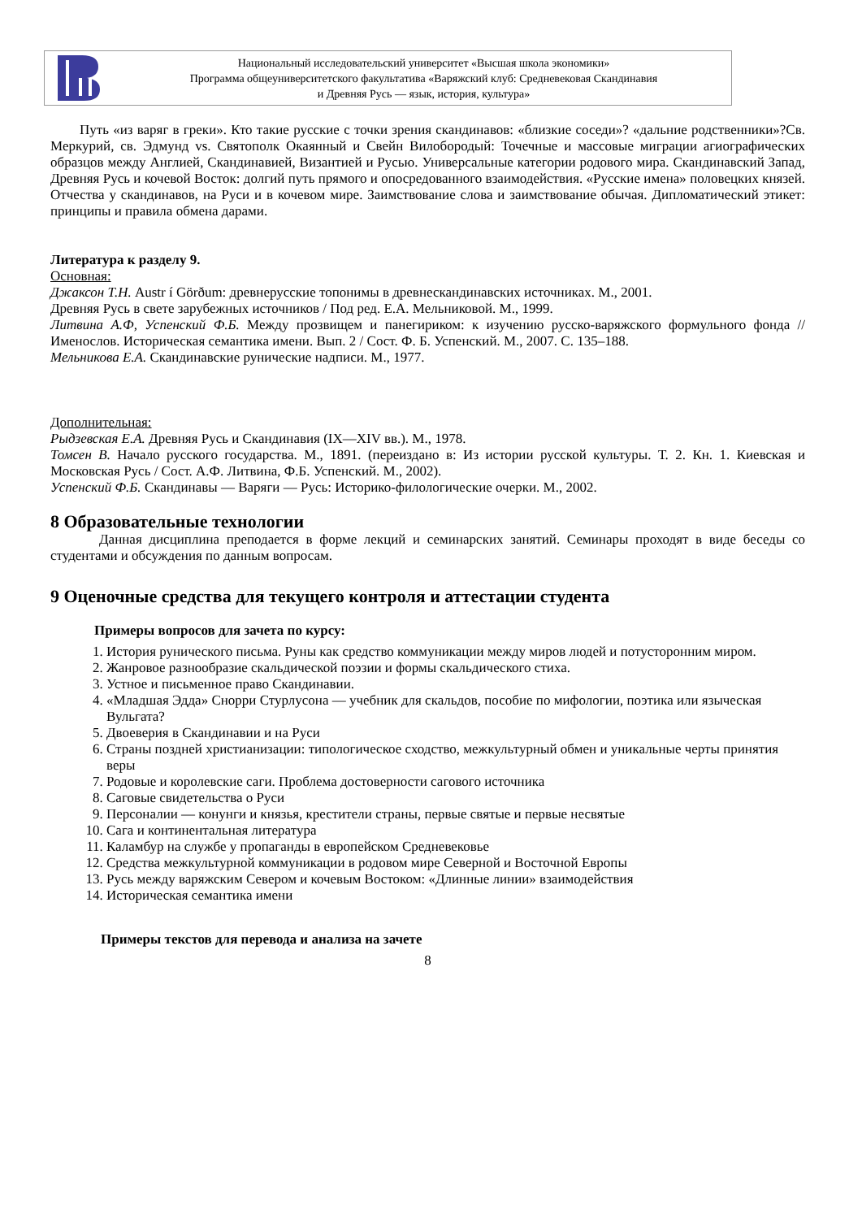Национальный исследовательский университет «Высшая школа экономики»
Программа общеуниверситетского факультатива «Варяжский клуб: Средневековая Скандинавия
и Древняя Русь — язык, история, культура»
Путь «из варяг в греки». Кто такие русские с точки зрения скандинавов: «близкие соседи»? «дальние родственники»?Св. Меркурий, св. Эдмунд vs. Святополк Окаянный и Свейн Вилобородый: Точечные и массовые миграции агиографических образцов между Англией, Скандинавией, Византией и Русью. Универсальные категории родового мира. Скандинавский Запад, Древняя Русь и кочевой Восток: долгий путь прямого и опосредованного взаимодействия. «Русские имена» половецких князей. Отчества у скандинавов, на Руси и в кочевом мире. Заимствование слова и заимствование обычая. Дипломатический этикет: принципы и правила обмена дарами.
Литература к разделу 9.
Основная:
Джаксон Т.Н. Austr í Görðum: древнерусские топонимы в древнескандинавских источниках. М., 2001.
Древняя Русь в свете зарубежных источников / Под ред. Е.А. Мельниковой. М., 1999.
Литвина А.Ф, Успенский Ф.Б. Между прозвищем и панегириком: к изучению русско-варяжского формульного фонда // Именослов. Историческая семантика имени. Вып. 2 / Сост. Ф. Б. Успенский. М., 2007. С. 135–188.
Мельникова Е.А. Скандинавские рунические надписи. М., 1977.
Дополнительная:
Рыдзевская Е.А. Древняя Русь и Скандинавия (IX—XIV вв.). М., 1978.
Томсен В. Начало русского государства. М., 1891. (переиздано в: Из истории русской культуры. Т. 2. Кн. 1. Киевская и Московская Русь / Сост. А.Ф. Литвина, Ф.Б. Успенский. М., 2002).
Успенский Ф.Б. Скандинавы — Варяги — Русь: Историко-филологические очерки. М., 2002.
8 Образовательные технологии
Данная дисциплина преподается в форме лекций и семинарских занятий. Семинары проходят в виде беседы со студентами и обсуждения по данным вопросам.
9 Оценочные средства для текущего контроля и аттестации студента
Примеры вопросов для зачета по курсу:
1. История рунического письма. Руны как средство коммуникации между миров людей и потусторонним миром.
2. Жанровое разнообразие скальдической поэзии и формы скальдического стиха.
3. Устное и письменное право Скандинавии.
4. «Младшая Эдда» Снорри Стурлусона — учебник для скальдов, пособие по мифологии, поэтика или языческая Вульгата?
5. Двоеверия в Скандинавии и на Руси
6. Страны поздней христианизации: типологическое сходство, межкультурный обмен и уникальные черты принятия веры
7. Родовые и королевские саги. Проблема достоверности сагового источника
8. Саговые свидетельства о Руси
9. Персоналии — конунги и князья, крестители страны, первые святые и первые несвятые
10. Сага и континентальная литература
11. Каламбур на службе у пропаганды в европейском Средневековье
12. Средства межкультурной коммуникации в родовом мире Северной и Восточной Европы
13. Русь между варяжским Севером и кочевым Востоком: «Длинные линии» взаимодействия
14. Историческая семантика имени
Примеры текстов для перевода и анализа на зачете
8